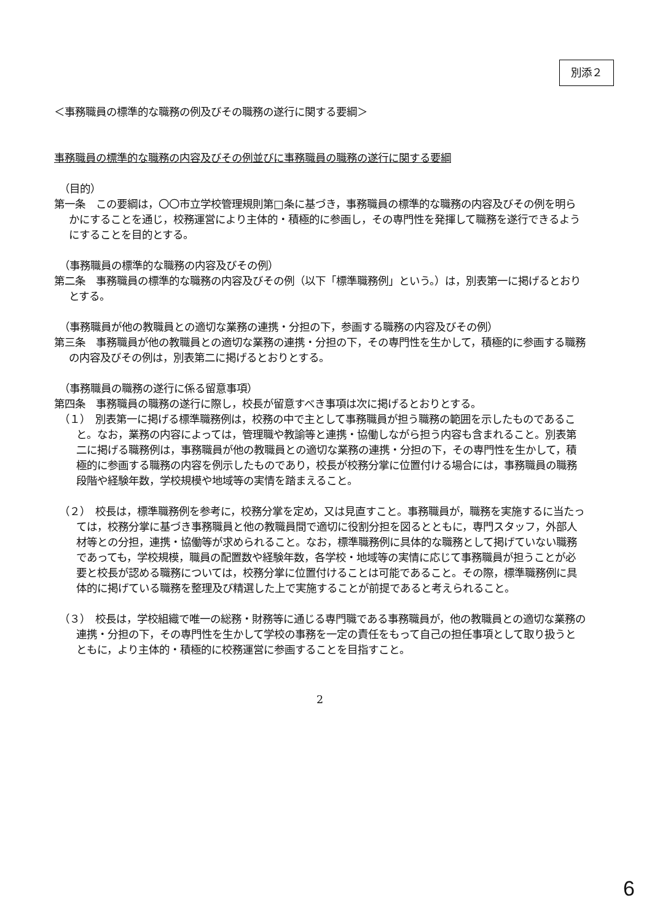別添２
＜事務職員の標準的な職務の例及びその職務の遂行に関する要綱＞
事務職員の標準的な職務の内容及びその例並びに事務職員の職務の遂行に関する要綱
（目的）
第一条　この要綱は，〇〇市立学校管理規則第□条に基づき，事務職員の標準的な職務の内容及びその例を明らかにすることを通じ，校務運営により主体的・積極的に参画し，その専門性を発揮して職務を遂行できるようにすることを目的とする。
（事務職員の標準的な職務の内容及びその例）
第二条　事務職員の標準的な職務の内容及びその例（以下「標準職務例」という。）は，別表第一に掲げるとおりとする。
（事務職員が他の教職員との適切な業務の連携・分担の下，参画する職務の内容及びその例）
第三条　事務職員が他の教職員との適切な業務の連携・分担の下，その専門性を生かして，積極的に参画する職務の内容及びその例は，別表第二に掲げるとおりとする。
（事務職員の職務の遂行に係る留意事項）
第四条　事務職員の職務の遂行に際し，校長が留意すべき事項は次に掲げるとおりとする。
（１）　別表第一に掲げる標準職務例は，校務の中で主として事務職員が担う職務の範囲を示したものであること。なお，業務の内容によっては，管理職や教諭等と連携・協働しながら担う内容も含まれること。別表第二に掲げる職務例は，事務職員が他の教職員との適切な業務の連携・分担の下，その専門性を生かして，積極的に参画する職務の内容を例示したものであり，校長が校務分掌に位置付ける場合には，事務職員の職務段階や経験年数，学校規模や地域等の実情を踏まえること。
（２）　校長は，標準職務例を参考に，校務分掌を定め，又は見直すこと。事務職員が，職務を実施するに当たっては，校務分掌に基づき事務職員と他の教職員間で適切に役割分担を図るとともに，専門スタッフ，外部人材等との分担，連携・協働等が求められること。なお，標準職務例に具体的な職務として掲げていない職務であっても，学校規模，職員の配置数や経験年数，各学校・地域等の実情に応じて事務職員が担うことが必要と校長が認める職務については，校務分掌に位置付けることは可能であること。その際，標準職務例に具体的に掲げている職務を整理及び精選した上で実施することが前提であると考えられること。
（３）　校長は，学校組織で唯一の総務・財務等に通じる専門職である事務職員が，他の教職員との適切な業務の連携・分担の下，その専門性を生かして学校の事務を一定の責任をもって自己の担任事項として取り扱うとともに，より主体的・積極的に校務運営に参画することを目指すこと。
2
6